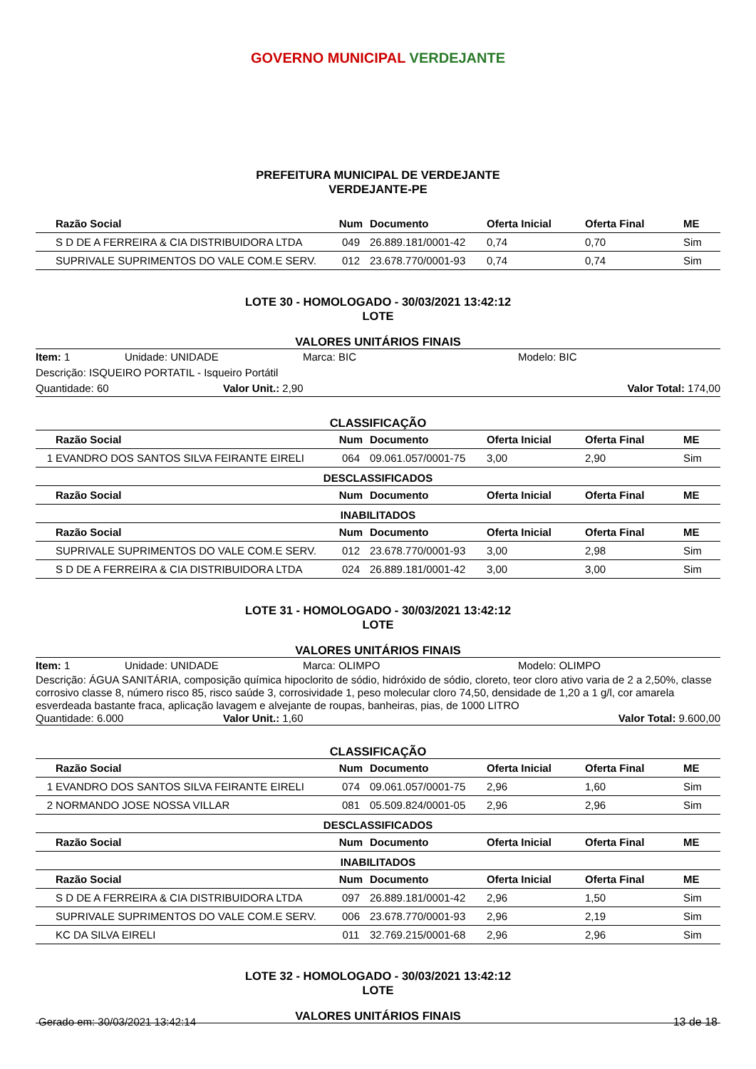GOVERNO MUNICIPAL VERDEJANTE
PREFEITURA MUNICIPAL DE VERDEJANTE
VERDEJANTE-PE
| | Razão Social | Num | Documento | Oferta Inicial | Oferta Final | ME |
| --- | --- | --- | --- | --- | --- | --- |
| | S D DE A FERREIRA & CIA DISTRIBUIDORA LTDA | 049 | 26.889.181/0001-42 | 0,74 | 0,70 | Sim |
| | SUPRIVALE SUPRIMENTOS DO VALE COM.E SERV. | 012 | 23.678.770/0001-93 | 0,74 | 0,74 | Sim |
LOTE 30 - HOMOLOGADO - 30/03/2021 13:42:12
LOTE
VALORES UNITÁRIOS FINAIS
Item: 1 Unidade: UNIDADE Marca: BIC Modelo: BIC
Descrição: ISQUEIRO PORTATIL - Isqueiro Portátil
Quantidade: 60 Valor Unit.: 2,90 Valor Total: 174,00
CLASSIFICAÇÃO
| | Razão Social | Num | Documento | Oferta Inicial | Oferta Final | ME |
| --- | --- | --- | --- | --- | --- | --- |
| 1 | EVANDRO DOS SANTOS SILVA FEIRANTE EIRELI | 064 | 09.061.057/0001-75 | 3,00 | 2,90 | Sim |
DESCLASSIFICADOS
| | Razão Social | Num | Documento | Oferta Inicial | Oferta Final | ME |
| --- | --- | --- | --- | --- | --- | --- |
INABILITADOS
| | Razão Social | Num | Documento | Oferta Inicial | Oferta Final | ME |
| --- | --- | --- | --- | --- | --- | --- |
| | SUPRIVALE SUPRIMENTOS DO VALE COM.E SERV. | 012 | 23.678.770/0001-93 | 3,00 | 2,98 | Sim |
| | S D DE A FERREIRA & CIA DISTRIBUIDORA LTDA | 024 | 26.889.181/0001-42 | 3,00 | 3,00 | Sim |
LOTE 31 - HOMOLOGADO - 30/03/2021 13:42:12
LOTE
VALORES UNITÁRIOS FINAIS
Item: 1 Unidade: UNIDADE Marca: OLIMPO Modelo: OLIMPO
Descrição: ÁGUA SANITÁRIA, composição química hipoclorito de sódio, hidróxido de sódio, cloreto, teor cloro ativo varia de 2 a 2,50%, classe corrosivo classe 8, número risco 85, risco saúde 3, corrosividade 1, peso molecular cloro 74,50, densidade de 1,20 a 1 g/l, cor amarela esverdeada bastante fraca, aplicação lavagem e alvejante de roupas, banheiras, pias, de 1000 LITRO
Quantidade: 6.000 Valor Unit.: 1,60 Valor Total: 9.600,00
CLASSIFICAÇÃO
| | Razão Social | Num | Documento | Oferta Inicial | Oferta Final | ME |
| --- | --- | --- | --- | --- | --- | --- |
| 1 | EVANDRO DOS SANTOS SILVA FEIRANTE EIRELI | 074 | 09.061.057/0001-75 | 2,96 | 1,60 | Sim |
| 2 | NORMANDO JOSE NOSSA VILLAR | 081 | 05.509.824/0001-05 | 2,96 | 2,96 | Sim |
DESCLASSIFICADOS
| | Razão Social | Num | Documento | Oferta Inicial | Oferta Final | ME |
| --- | --- | --- | --- | --- | --- | --- |
INABILITADOS
| | Razão Social | Num | Documento | Oferta Inicial | Oferta Final | ME |
| --- | --- | --- | --- | --- | --- | --- |
| | S D DE A FERREIRA & CIA DISTRIBUIDORA LTDA | 097 | 26.889.181/0001-42 | 2,96 | 1,50 | Sim |
| | SUPRIVALE SUPRIMENTOS DO VALE COM.E SERV. | 006 | 23.678.770/0001-93 | 2,96 | 2,19 | Sim |
| | KC DA SILVA EIRELI | 011 | 32.769.215/0001-68 | 2,96 | 2,96 | Sim |
LOTE 32 - HOMOLOGADO - 30/03/2021 13:42:12
LOTE
VALORES UNITÁRIOS FINAIS
Gerado em: 30/03/2021 13:42:14 13 de 18